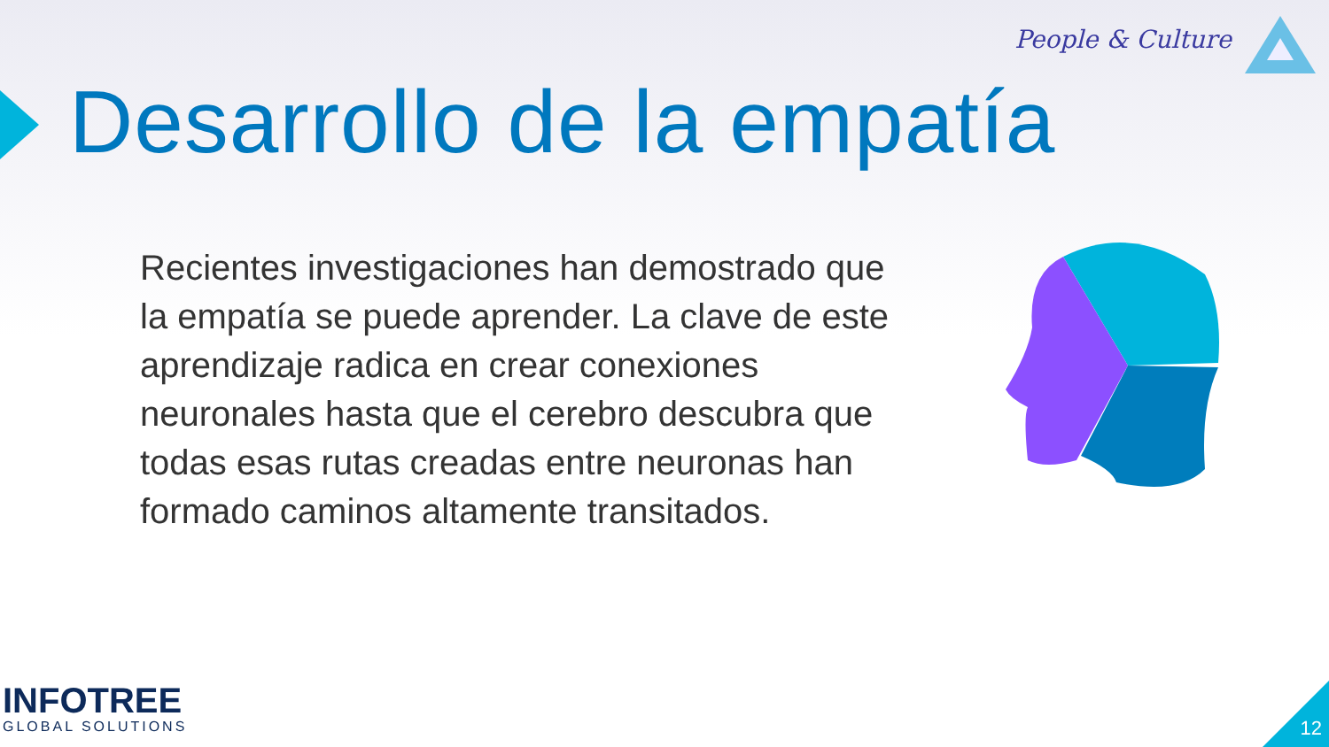People & Culture
Desarrollo de la empatía
Recientes investigaciones han demostrado que la empatía se puede aprender. La clave de este aprendizaje radica en crear conexiones neuronales hasta que el cerebro descubra que todas esas rutas creadas entre neuronas han formado caminos altamente transitados.
INFOTREE
GLOBAL SOLUTIONS
12